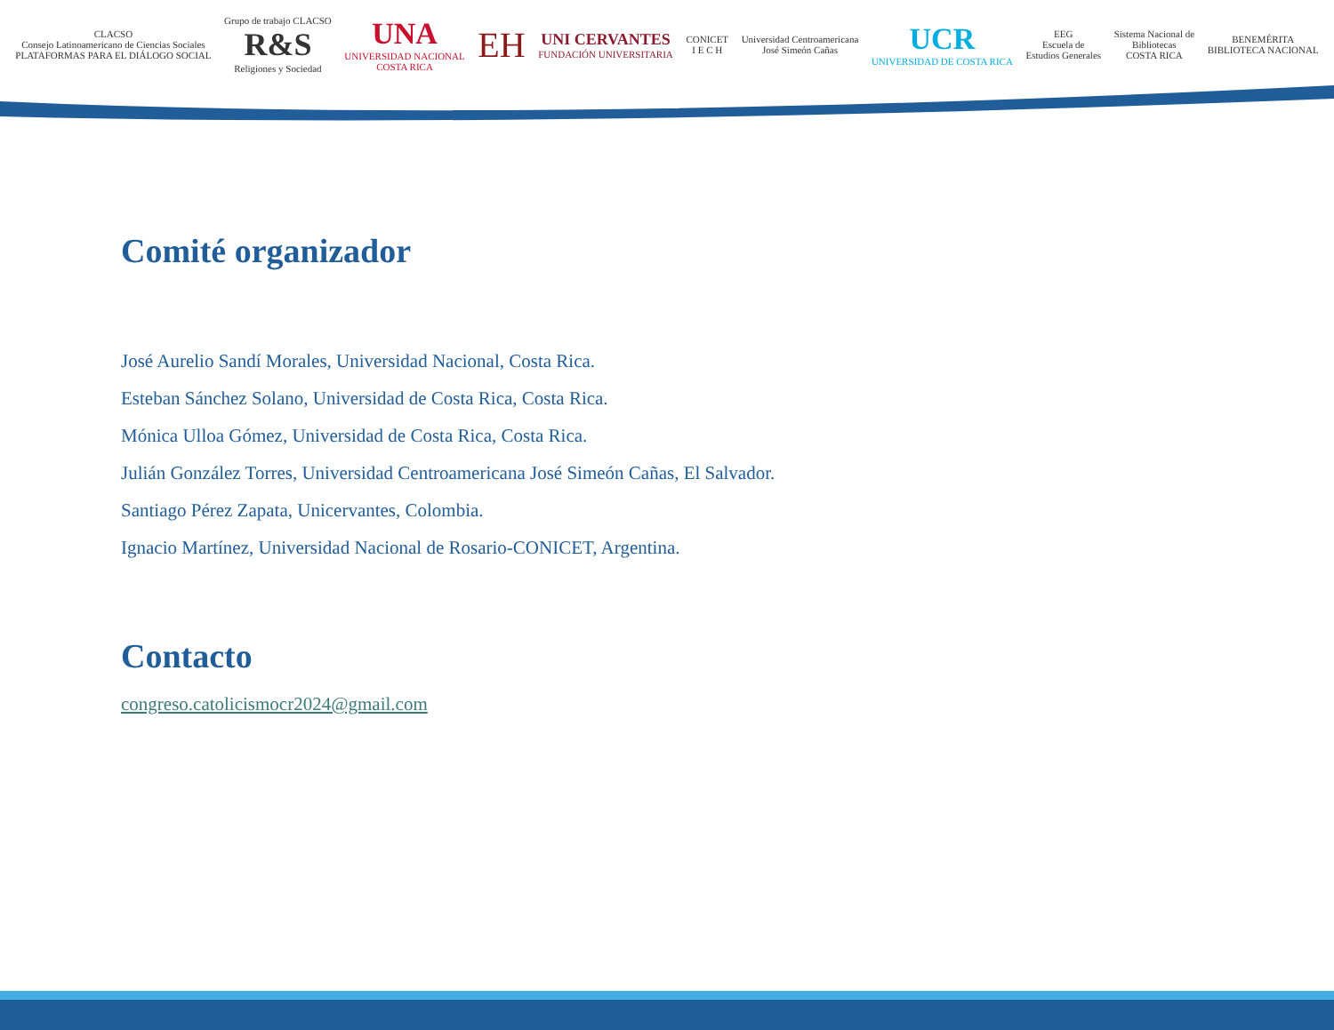CLACSO
Consejo Latinoamericano de Ciencias Sociales
PLATAFORMAS PARA EL DIÁLOGO SOCIAL Grupo de trabajo CLACSO
R&S
Religiones y Sociedad UNA
UNIVERSIDAD NACIONAL
COSTA RICA EH UNI CERVANTES
FUNDACIÓN UNIVERSITARIA CONICET
I E C H Universidad Centroamericana
José Simeón Cañas UCR
UNIVERSIDAD DE COSTA RICA EEG
Escuela de
Estudios Generales Sistema Nacional de
Bibliotecas
COSTA RICA BENEMÉRITA
BIBLIOTECA NACIONAL
Comité organizador
José Aurelio Sandí Morales, Universidad Nacional, Costa Rica.
Esteban Sánchez Solano, Universidad de Costa Rica, Costa Rica.
Mónica Ulloa Gómez, Universidad de Costa Rica, Costa Rica.
Julián González Torres, Universidad Centroamericana José Simeón Cañas, El Salvador.
Santiago Pérez Zapata, Unicervantes, Colombia.
Ignacio Martínez, Universidad Nacional de Rosario-CONICET, Argentina.
Contacto
congreso.catolicismocr2024@gmail.com